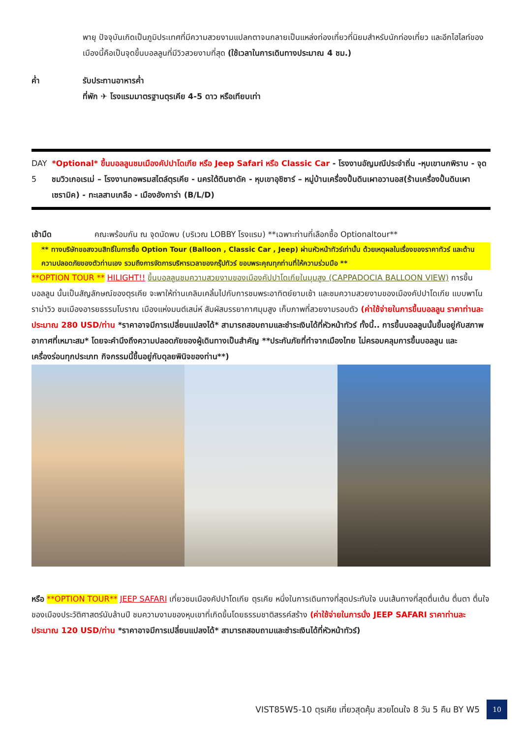พายุ ปัจจุบันเกิดเป็นภูมิประเทศที่มีความสวยงามแปลกตาจนกลายเป็นแหล่งท่องเที่ยวที่นิยมสำหรับนักท่องเที่ยว และอีกไฮไลท์ของเมืองนี้คือเป็นจุดขึ้นบอลลูนที่มีวิวสวยงามที่สุด (ใช้เวลาในการเดินทางประมาณ 4 ชม.)
ค่ำ รับประทานอาหารค่ำ
ที่พัก ✈ โรงแรมมาตรฐานตุรเคีย 4-5 ดาว หรือเทียบเท่า
DAY 5 *Optional* ขึ้นบอลลูนชมเมืองคัปปาโดเกีย หรือ Jeep Safari หรือ Classic Car - โรงงานอัญมณีประจำถิ่น -หุบเขานกพิราบ - จุดชมวิวเกอเรเม่ – โรงงานทอพรมสไตล์ตุรเคีย - นครใต้ดินซาดัค - หุบเขาอุชิซาร์ – หมู่บ้านเครื่องปั้นดินเผาอวานอส(ร้านเครื่องปั้นดินเผาเซรามิค) - ทะเลสาบเกลือ - เมืองอังการ่า (B/L/D)
เช้ามืด คณะพร้อมกัน ณ จุดนัดพบ (บริเวณ LOBBY โรงแรม) **เฉพาะท่านที่เลือกซื้อ Optionaltour**
** ทางบริษัทขอสงวนสิทธิ์ในการซื้อ Option Tour (Balloon , Classic Car , Jeep) ผ่านหัวหน้าทัวร์เท่านั้น ด้วยเหตุผลในเรื่องของราคาทัวร์ และด้านความปลอดภัยของตัวท่านเอง รวมถึงการจัดการบริหารเวลาของกรุ๊ปทัวร์ ขอบพระคุณทุกท่านที่ให้ความร่วมมือ **
**OPTION TOUR ** HILIGHT!! ขึ้นบอลลูนชมความสวยงามของเมืองคัปปาโดเกียในมุมสูง (CAPPADOCIA BALLOON VIEW) การขึ้นบอลลูน นั้นเป็นสัญลักษณ์ของตุรเคีย จะพาให้ท่านเคลิมเคลิ้มไปกับการชมพระอาทิตย์ยามเช้า และชมความสวยงามของเมืองคัปปาโดเกีย แบบพาโนราม่าวิว ชมเมืองอารยธรรมโบราณ เมืองแห่งมนต์เสน่ห์ สัมผัสบรรยากาศมุมสูง เก็บภาพที่สวยงามรอบตัว (ค่าใช้จ่ายในการขึ้นบอลลูน ราคาท่านละประมาณ 280 USD/ท่าน *ราคาอาจมีการเปลี่ยนแปลงได้* สามารถสอบถามและชำระเงินได้ที่หัวหน้าทัวร์ ทั้งนี้.. การขึ้นบอลลูนนั้นขึ้นอยู่กับสภาพอากาศที่เหมาะสม* โดยจะคำนึงถึงความปลอดภัยของผู้เดินทางเป็นสำคัญ **ประกันภัยที่ทำจากเมืองไทย ไม่ครอบคลุมการขึ้นบอลลูน และเครื่องร่อนทุกประเภท กิจกรรมนี้ขึ้นอยู่กับดุลยพินิจของท่าน**)
หรือ **OPTION TOUR** JEEP SAFARI เที่ยวชมเมืองคัปปาโดเกีย ตุรเคีย หนึ่งในการเดินทางที่สุดประทับใจ บนเส้นทางที่สุดตื่นเต้น ตื่นตา ตื่นใจ ของเมืองประวัติศาสตร์นับล้านปี ชมความงามของหุบเขาที่เกิดขึ้นโดยธรรมชาติสรรค์สร้าง (ค่าใช้จ่ายในการนั่ง JEEP SAFARI ราคาท่านละประมาณ 120 USD/ท่าน *ราคาอาจมีการเปลี่ยนแปลงได้* สามารถสอบถามและชำระเงินได้ที่หัวหน้าทัวร์)
VIST85W5-10 ตุรเคีย เที่ยวสุดคุ้ม สวยโดนใจ 8 วัน 5 คืน BY W5 10